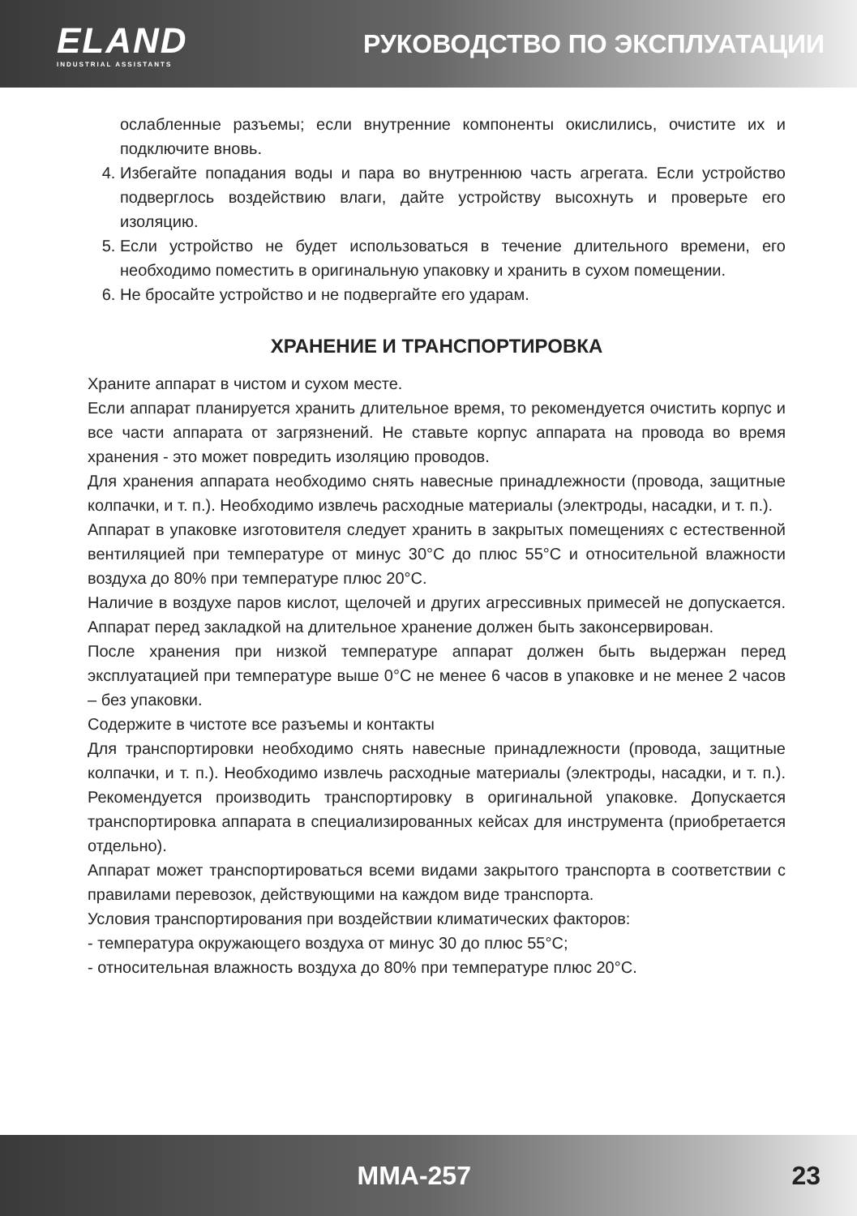ELAND
INDUSTRIAL ASSISTANTS
РУКОВОДСТВО ПО ЭКСПЛУАТАЦИИ
ослабленные разъемы; если внутренние компоненты окислились, очистите их и подключите вновь.
4. Избегайте попадания воды и пара во внутреннюю часть агрегата. Если устройство подверглось воздействию влаги, дайте устройству высохнуть и проверьте его изоляцию.
5. Если устройство не будет использоваться в течение длительного времени, его необходимо поместить в оригинальную упаковку и хранить в сухом помещении.
6. Не бросайте устройство и не подвергайте его ударам.
ХРАНЕНИЕ И ТРАНСПОРТИРОВКА
Храните аппарат в чистом и сухом месте.
Если аппарат планируется хранить длительное время, то рекомендуется очистить корпус и все части аппарата от загрязнений. Не ставьте корпус аппарата на провода во время хранения - это может повредить изоляцию проводов.
Для хранения аппарата необходимо снять навесные принадлежности (провода, защитные колпачки, и т. п.). Необходимо извлечь расходные материалы (электроды, насадки, и т. п.).
Аппарат в упаковке изготовителя следует хранить в закрытых помещениях с естественной вентиляцией при температуре от минус 30°С до плюс 55°С и относительной влажности воздуха до 80% при температуре плюс 20°С.
Наличие в воздухе паров кислот, щелочей и других агрессивных примесей не допускается. Аппарат перед закладкой на длительное хранение должен быть законсервирован.
После хранения при низкой температуре аппарат должен быть выдержан перед эксплуатацией при температуре выше 0°С не менее 6 часов в упаковке и не менее 2 часов – без упаковки.
Содержите в чистоте все разъемы и контакты
Для транспортировки необходимо снять навесные принадлежности (провода, защитные колпачки, и т. п.). Необходимо извлечь расходные материалы (электроды, насадки, и т. п.). Рекомендуется производить транспортировку в оригинальной упаковке. Допускается транспортировка аппарата в специализированных кейсах для инструмента (приобретается отдельно).
Аппарат может транспортироваться всеми видами закрытого транспорта в соответствии с правилами перевозок, действующими на каждом виде транспорта.
Условия транспортирования при воздействии климатических факторов:
- температура окружающего воздуха от минус 30 до плюс 55°С;
- относительная влажность воздуха до 80% при температуре плюс 20°С.
MMA-257 23